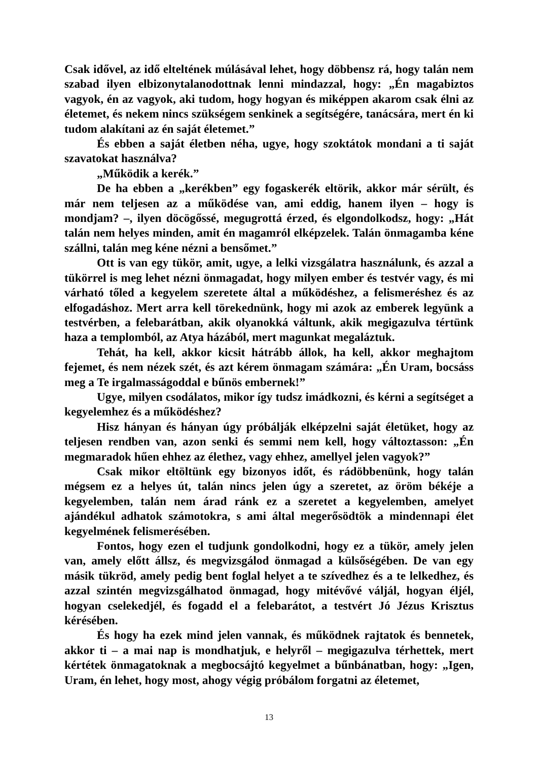Csak idővel, az idő elteltének múlásával lehet, hogy döbbensz rá, hogy talán nem szabad ilyen elbizonytalanodottnak lenni mindazzal, hogy: „Én magabiztos vagyok, én az vagyok, aki tudom, hogy hogyan és miképpen akarom csak élni az életemet, és nekem nincs szükségem senkinek a segít­ségére, tanácsára, mert én ki tudom alakítani az én saját életemet.”
És ebben a saját életben néha, ugye, hogy szoktátok mondani a ti saját szavatokat használva?
„Működik a kerék.”
De ha ebben a „kerékben” egy fogaskerék eltörik, akkor már sérült, és már nem teljesen az a működése van, ami eddig, hanem ilyen – hogy is mondjam? –, ilyen döcögőssé, megugrottá érzed, és elgondolkodsz, hogy: „Hát talán nem helyes minden, amit én magamról elképzelek. Talán ön­magamba kéne szállni, talán meg kéne nézni a bensőmet.”
Ott is van egy tükör, amit, ugye, a lelki vizsgálatra használunk, és azzal a tükörrel is meg lehet nézni önmagadat, hogy milyen ember és testvér vagy, és mi várható tőled a kegyelem szeretete által a működéshez, a felismeréshez és az elfogadáshoz. Mert arra kell törekednünk, hogy mi azok az emberek legyünk a testvérben, a felebarátban, akik olyanokká váltunk, akik meg­igazulva tértünk haza a templomból, az Atya házából, mert magunkat megaláztuk.
Tehát, ha kell, akkor kicsit hátrább állok, ha kell, akkor meghajtom fejemet, és nem nézek szét, és azt kérem önmagam számára: „Én Uram, bocsáss meg a Te irgalmasságoddal e bűnös embernek!”
Ugye, milyen csodálatos, mikor így tudsz imádkozni, és kérni a segítséget a kegyelemhez és a működéshez?
Hisz hányan és hányan úgy próbálják elképzelni saját életüket, hogy az teljesen rendben van, azon senki és semmi nem kell, hogy változtasson: „Én megmaradok hűen ehhez az élethez, vagy ehhez, amellyel jelen vagyok?”
Csak mikor eltöltünk egy bizonyos időt, és rádöbbenünk, hogy talán mégsem ez a helyes út, talán nincs jelen úgy a szeretet, az öröm békéje a kegyelemben, talán nem árad ránk ez a szeretet a kegyelemben, amelyet ajándékul adhatok számotokra, s ami által megerősödtök a mindennapi élet kegyelmének felismerésében.
Fontos, hogy ezen el tudjunk gondolkodni, hogy ez a tükör, amely jelen van, amely előtt állsz, és megvizsgálod önmagad a külsőségében. De van egy másik tükröd, amely pedig bent foglal helyet a te szívedhez és a te lelkedhez, és azzal szintén megvizsgálhatod önmagad, hogy mitévővé váljál, hogyan éljél, hogyan cselekedjél, és fogadd el a felebarátot, a testvért Jó Jézus Krisztus kérésében.
És hogy ha ezek mind jelen vannak, és működnek rajtatok és bennetek, akkor ti – a mai nap is mondhatjuk, e helyről – megigazulva térhettek, mert kértétek önmagatoknak a megbocsájtó kegyelmet a bűnbánatban, hogy: „Igen, Uram, én lehet, hogy most, ahogy végig próbálom forgatni az életemet,
13